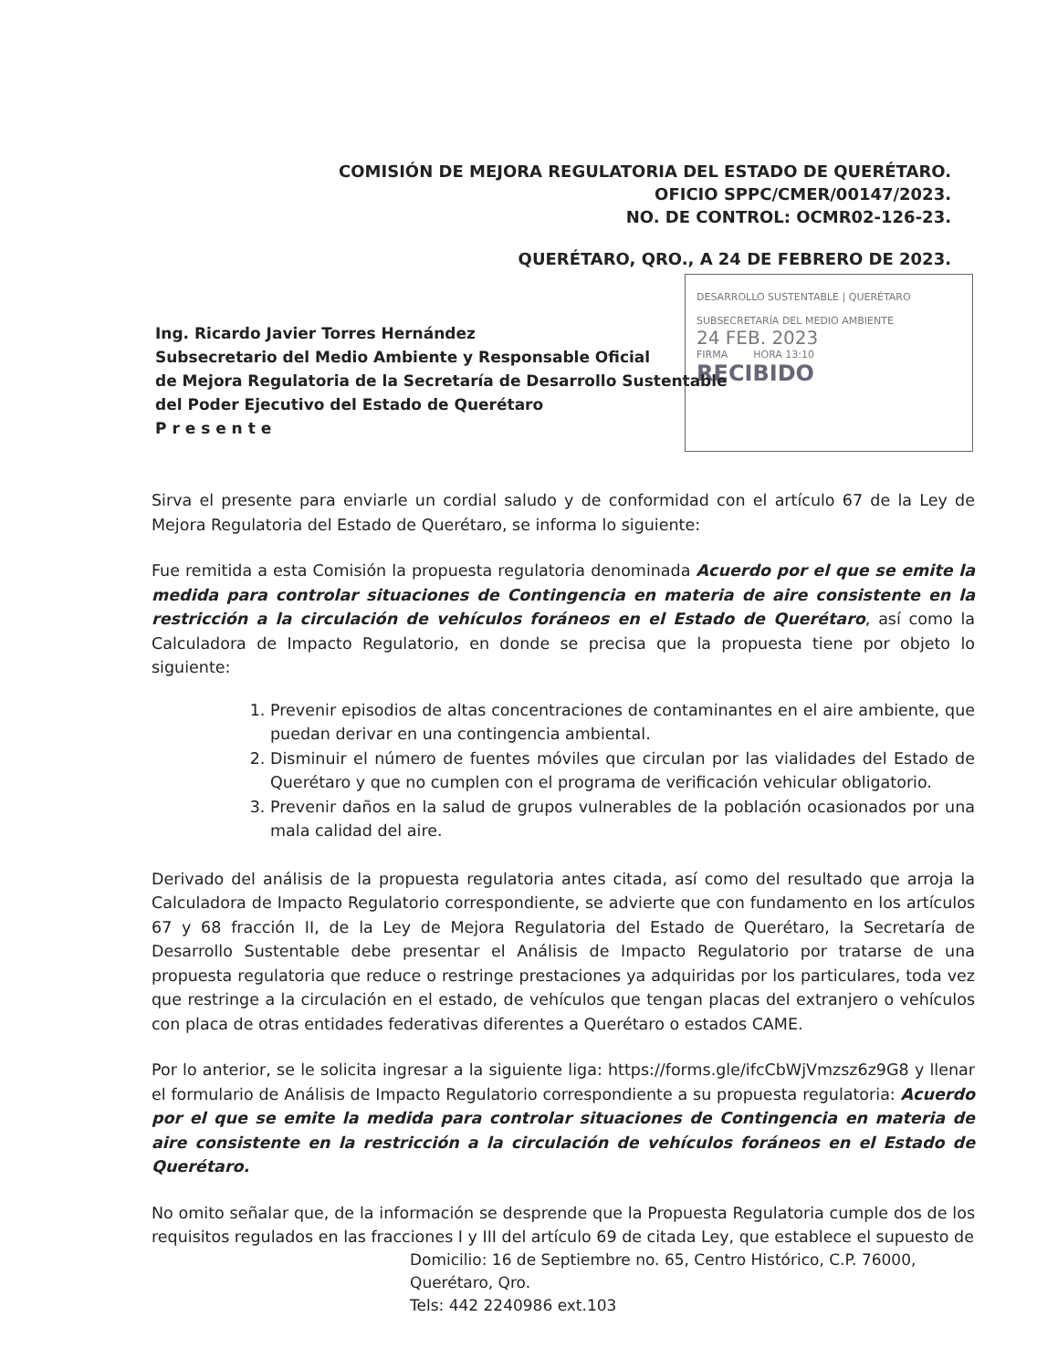COMISIÓN DE MEJORA REGULATORIA DEL ESTADO DE QUERÉTARO.
OFICIO SPPC/CMER/00147/2023.
NO. DE CONTROL: OCMR02-126-23.
QUERÉTARO, QRO., A 24 DE FEBRERO DE 2023.
DESARROLLO SUSTENTABLE | QUERÉTARO
SUBSECRETARÍA DEL MEDIO AMBIENTE
24 FEB. 2023
FIRMA HORA 13:10
RECIBIDO
Ing. Ricardo Javier Torres Hernández
Subsecretario del Medio Ambiente y Responsable Oficial
de Mejora Regulatoria de la Secretaría de Desarrollo Sustentable
del Poder Ejecutivo del Estado de Querétaro
P r e s e n t e
Sirva el presente para enviarle un cordial saludo y de conformidad con el artículo 67 de la Ley de Mejora Regulatoria del Estado de Querétaro, se informa lo siguiente:
Fue remitida a esta Comisión la propuesta regulatoria denominada Acuerdo por el que se emite la medida para controlar situaciones de Contingencia en materia de aire consistente en la restricción a la circulación de vehículos foráneos en el Estado de Querétaro, así como la Calculadora de Impacto Regulatorio, en donde se precisa que la propuesta tiene por objeto lo siguiente:
1. Prevenir episodios de altas concentraciones de contaminantes en el aire ambiente, que puedan derivar en una contingencia ambiental.
2. Disminuir el número de fuentes móviles que circulan por las vialidades del Estado de Querétaro y que no cumplen con el programa de verificación vehicular obligatorio.
3. Prevenir daños en la salud de grupos vulnerables de la población ocasionados por una mala calidad del aire.
Derivado del análisis de la propuesta regulatoria antes citada, así como del resultado que arroja la Calculadora de Impacto Regulatorio correspondiente, se advierte que con fundamento en los artículos 67 y 68 fracción II, de la Ley de Mejora Regulatoria del Estado de Querétaro, la Secretaría de Desarrollo Sustentable debe presentar el Análisis de Impacto Regulatorio por tratarse de una propuesta regulatoria que reduce o restringe prestaciones ya adquiridas por los particulares, toda vez que restringe a la circulación en el estado, de vehículos que tengan placas del extranjero o vehículos con placa de otras entidades federativas diferentes a Querétaro o estados CAME.
Por lo anterior, se le solicita ingresar a la siguiente liga: https://forms.gle/ifcCbWjVmzsz6z9G8 y llenar el formulario de Análisis de Impacto Regulatorio correspondiente a su propuesta regulatoria: Acuerdo por el que se emite la medida para controlar situaciones de Contingencia en materia de aire consistente en la restricción a la circulación de vehículos foráneos en el Estado de Querétaro.
No omito señalar que, de la información se desprende que la Propuesta Regulatoria cumple dos de los requisitos regulados en las fracciones I y III del artículo 69 de citada Ley, que establece el supuesto de
Domicilio: 16 de Septiembre no. 65, Centro Histórico, C.P. 76000,
Querétaro, Qro.
Tels: 442 2240986 ext.103